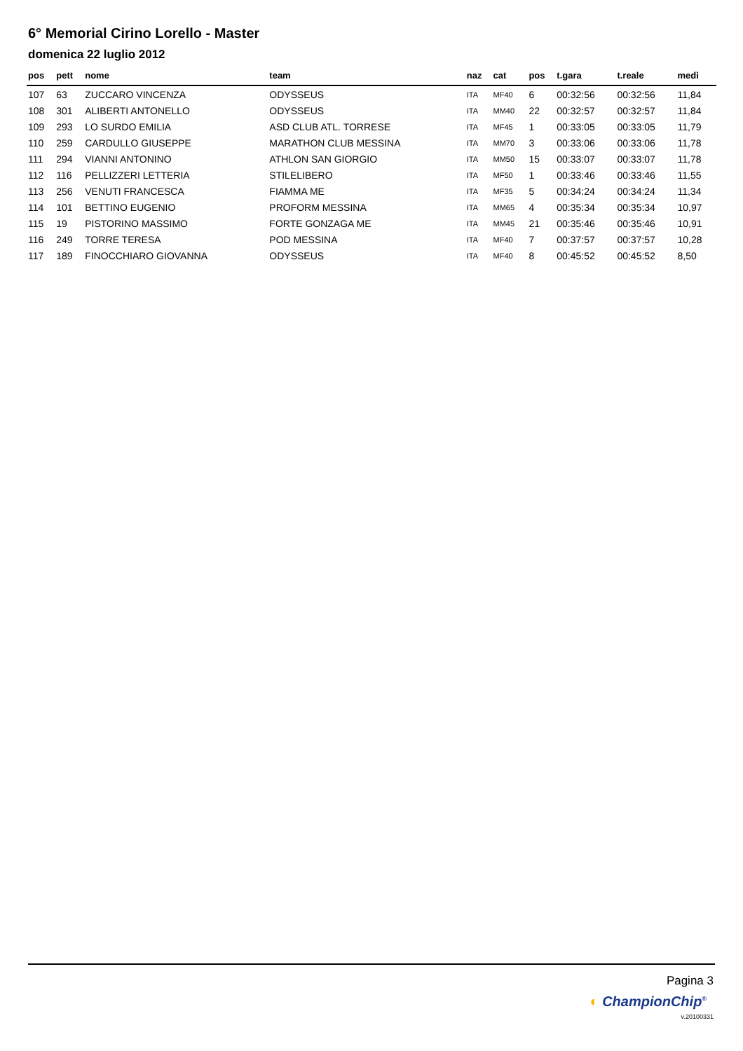6° Memorial Cirino Lorello - Master
domenica 22 luglio 2012
| pos | pett | nome | team | naz | cat | pos | t.gara | t.reale | medi |
| --- | --- | --- | --- | --- | --- | --- | --- | --- | --- |
| 107 | 63 | ZUCCARO VINCENZA | ODYSSEUS | ITA | MF40 | 6 | 00:32:56 | 00:32:56 | 11,84 |
| 108 | 301 | ALIBERTI ANTONELLO | ODYSSEUS | ITA | MM40 | 22 | 00:32:57 | 00:32:57 | 11,84 |
| 109 | 293 | LO SURDO EMILIA | ASD CLUB ATL. TORRESE | ITA | MF45 | 1 | 00:33:05 | 00:33:05 | 11,79 |
| 110 | 259 | CARDULLO GIUSEPPE | MARATHON CLUB MESSINA | ITA | MM70 | 3 | 00:33:06 | 00:33:06 | 11,78 |
| 111 | 294 | VIANNI ANTONINO | ATHLON SAN GIORGIO | ITA | MM50 | 15 | 00:33:07 | 00:33:07 | 11,78 |
| 112 | 116 | PELLIZZERI LETTERIA | STILELIBERO | ITA | MF50 | 1 | 00:33:46 | 00:33:46 | 11,55 |
| 113 | 256 | VENUTI FRANCESCA | FIAMMA ME | ITA | MF35 | 5 | 00:34:24 | 00:34:24 | 11,34 |
| 114 | 101 | BETTINO EUGENIO | PROFORM MESSINA | ITA | MM65 | 4 | 00:35:34 | 00:35:34 | 10,97 |
| 115 | 19 | PISTORINO MASSIMO | FORTE GONZAGA ME | ITA | MM45 | 21 | 00:35:46 | 00:35:46 | 10,91 |
| 116 | 249 | TORRE TERESA | POD MESSINA | ITA | MF40 | 7 | 00:37:57 | 00:37:57 | 10,28 |
| 117 | 189 | FINOCCHIARO GIOVANNA | ODYSSEUS | ITA | MF40 | 8 | 00:45:52 | 00:45:52 | 8,50 |
Pagina 3
◐ ChampionChip<sup>®</sup>
v.20100331